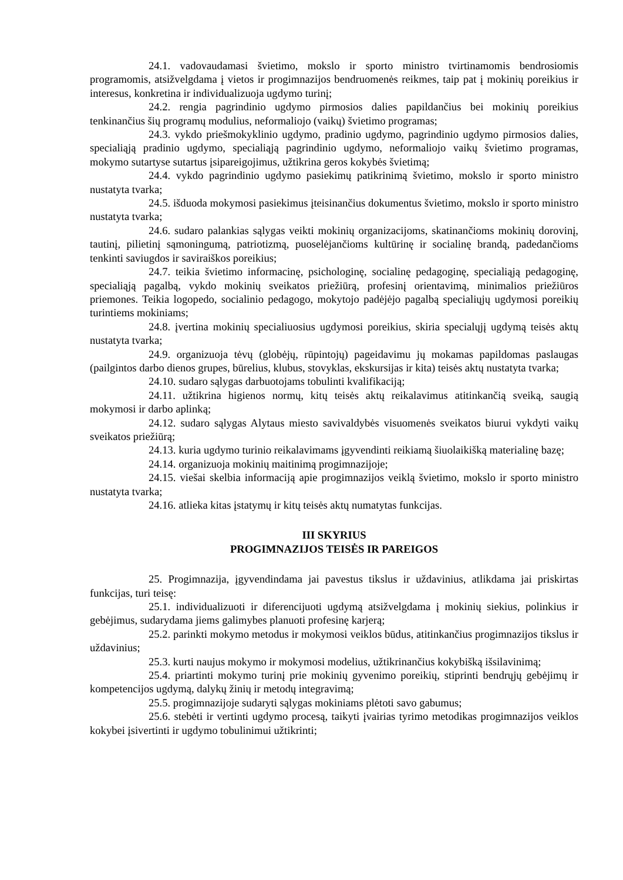24.1. vadovaudamasi švietimo, mokslo ir sporto ministro tvirtinamomis bendrosiomis programomis, atsižvelgdama į vietos ir progimnazijos bendruomenės reikmes, taip pat į mokinių poreikius ir interesus, konkretina ir individualizuoja ugdymo turinį;
24.2. rengia pagrindinio ugdymo pirmosios dalies papildančius bei mokinių poreikius tenkinančius šių programų modulius, neformaliojo (vaikų) švietimo programas;
24.3. vykdo priešmokyklinio ugdymo, pradinio ugdymo, pagrindinio ugdymo pirmosios dalies, specialiąją pradinio ugdymo, specialiąją pagrindinio ugdymo, neformaliojo vaikų švietimo programas, mokymo sutartyse sutartus įsipareigojimus, užtikrina geros kokybės švietimą;
24.4. vykdo pagrindinio ugdymo pasiekimų patikrinimą švietimo, mokslo ir sporto ministro nustatyta tvarka;
24.5. išduoda mokymosi pasiekimus įteisinančius dokumentus švietimo, mokslo ir sporto ministro nustatyta tvarka;
24.6. sudaro palankias sąlygas veikti mokinių organizacijoms, skatinančioms mokinių dorovinį, tautinį, pilietinį sąmoningumą, patriotizmą, puoselėjančioms kultūrinę ir socialinę brandą, padedančioms tenkinti saviugdos ir saviraiškos poreikius;
24.7. teikia švietimo informacinę, psichologinę, socialinę pedagoginę, specialiąją pedagoginę, specialiąją pagalbą, vykdo mokinių sveikatos priežiūrą, profesinį orientavimą, minimalios priežiūros priemones. Teikia logopedo, socialinio pedagogo, mokytojo padėjėjo pagalbą specialiųjų ugdymosi poreikių turintiems mokiniams;
24.8. įvertina mokinių specialiuosius ugdymosi poreikius, skiria specialųjį ugdymą teisės aktų nustatyta tvarka;
24.9. organizuoja tėvų (globėjų, rūpintojų) pageidavimu jų mokamas papildomas paslaugas (pailgintos darbo dienos grupes, būrelius, klubus, stovyklas, ekskursijas ir kita) teisės aktų nustatyta tvarka;
24.10. sudaro sąlygas darbuotojams tobulinti kvalifikaciją;
24.11. užtikrina higienos normų, kitų teisės aktų reikalavimus atitinkančią sveiką, saugią mokymosi ir darbo aplinką;
24.12. sudaro sąlygas Alytaus miesto savivaldybės visuomenės sveikatos biurui vykdyti vaikų sveikatos priežiūrą;
24.13. kuria ugdymo turinio reikalavimams įgyvendinti reikiamą šiuolaikišką materialinę bazę;
24.14. organizuoja mokinių maitinimą progimnazijoje;
24.15. viešai skelbia informaciją apie progimnazijos veiklą švietimo, mokslo ir sporto ministro nustatyta tvarka;
24.16. atlieka kitas įstatymų ir kitų teisės aktų numatytas funkcijas.
III SKYRIUS
PROGIMNAZIJOS TEISĖS IR PAREIGOS
25. Progimnazija, įgyvendindama jai pavestus tikslus ir uždavinius, atlikdama jai priskirtas funkcijas, turi teisę:
25.1. individualizuoti ir diferencijuoti ugdymą atsižvelgdama į mokinių siekius, polinkius ir gebėjimus, sudarydama jiems galimybes planuoti profesinę karjerą;
25.2. parinkti mokymo metodus ir mokymosi veiklos būdus, atitinkančius progimnazijos tikslus ir uždavinius;
25.3. kurti naujus mokymo ir mokymosi modelius, užtikrinančius kokybišką išsilavinimą;
25.4. priartinti mokymo turinį prie mokinių gyvenimo poreikių, stiprinti bendrųjų gebėjimų ir kompetencijos ugdymą, dalykų žinių ir metodų integravimą;
25.5. progimnazijoje sudaryti sąlygas mokiniams plėtoti savo gabumus;
25.6. stebėti ir vertinti ugdymo procesą, taikyti įvairias tyrimo metodikas progimnazijos veiklos kokybei įsivertinti ir ugdymo tobulinimui užtikrinti;